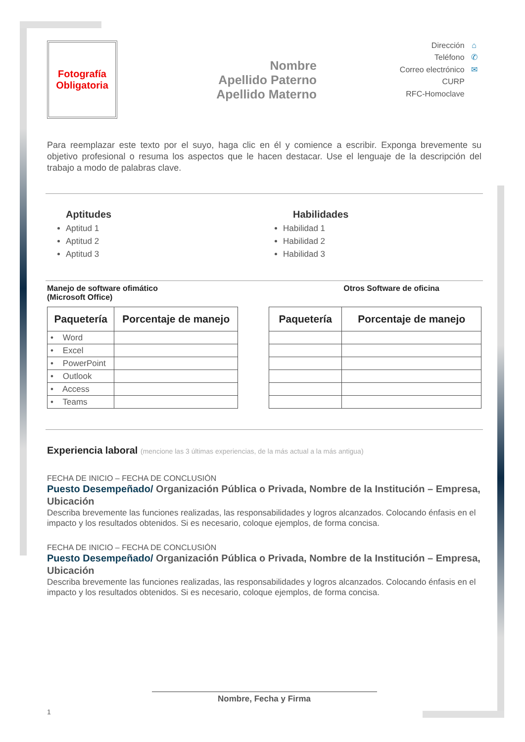Fotografía
Obligatoria
Nombre
Apellido Paterno
Apellido Materno
Dirección ⌂
Teléfono ✆
Correo electrónico ✉
CURP
RFC-Homoclave
Para reemplazar este texto por el suyo, haga clic en él y comience a escribir. Exponga brevemente su objetivo profesional o resuma los aspectos que le hacen destacar. Use el lenguaje de la descripción del trabajo a modo de palabras clave.
Aptitudes
Aptitud 1
Aptitud 2
Aptitud 3
Habilidades
Habilidad 1
Habilidad 2
Habilidad 3
Manejo de software ofimático
(Microsoft Office)
Otros Software de oficina
| Paquetería | Porcentaje de manejo |
| --- | --- |
| • Word | |
| • Excel | |
| • PowerPoint | |
| • Outlook | |
| • Access | |
| • Teams | |
| Paquetería | Porcentaje de manejo |
| --- | --- |
Experiencia laboral (mencione las 3 últimas experiencias, de la más actual a la más antigua)
FECHA DE INICIO – FECHA DE CONCLUSIÓN
Puesto Desempeñado/ Organización Pública o Privada, Nombre de la Institución – Empresa, Ubicación
Describa brevemente las funciones realizadas, las responsabilidades y logros alcanzados. Colocando énfasis en el impacto y los resultados obtenidos. Si es necesario, coloque ejemplos, de forma concisa.
FECHA DE INICIO – FECHA DE CONCLUSIÓN
Puesto Desempeñado/ Organización Pública o Privada, Nombre de la Institución – Empresa, Ubicación
Describa brevemente las funciones realizadas, las responsabilidades y logros alcanzados. Colocando énfasis en el impacto y los resultados obtenidos. Si es necesario, coloque ejemplos, de forma concisa.
Nombre, Fecha y Firma
1